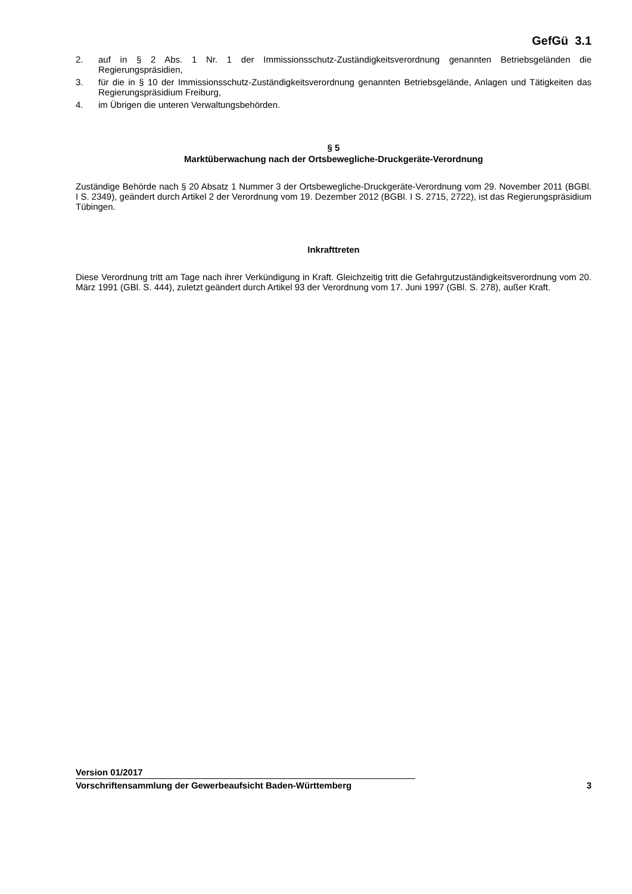GefGü 3.1
2. auf in § 2 Abs. 1 Nr. 1 der Immissionsschutz-Zuständigkeitsverordnung genannten Betriebsgeländen die Regierungspräsidien,
3. für die in § 10 der Immissionsschutz-Zuständigkeitsverordnung genannten Betriebsgelände, Anlagen und Tätigkeiten das Regierungspräsidium Freiburg,
4. im Übrigen die unteren Verwaltungsbehörden.
§ 5
Marktüberwachung nach der Ortsbewegliche-Druckgeräte-Verordnung
Zuständige Behörde nach § 20 Absatz 1 Nummer 3 der Ortsbewegliche-Druckgeräte-Verordnung vom 29. November 2011 (BGBl. I S. 2349), geändert durch Artikel 2 der Verordnung vom 19. Dezember 2012 (BGBl. I S. 2715, 2722), ist das Regierungspräsidium Tübingen.
Inkrafttreten
Diese Verordnung tritt am Tage nach ihrer Verkündigung in Kraft. Gleichzeitig tritt die Gefahrgutzuständigkeitsverordnung vom 20. März 1991 (GBl. S. 444), zuletzt geändert durch Artikel 93 der Verordnung vom 17. Juni 1997 (GBl. S. 278), außer Kraft.
Version 01/2017
Vorschriftensammlung der Gewerbeaufsicht Baden-Württemberg 3